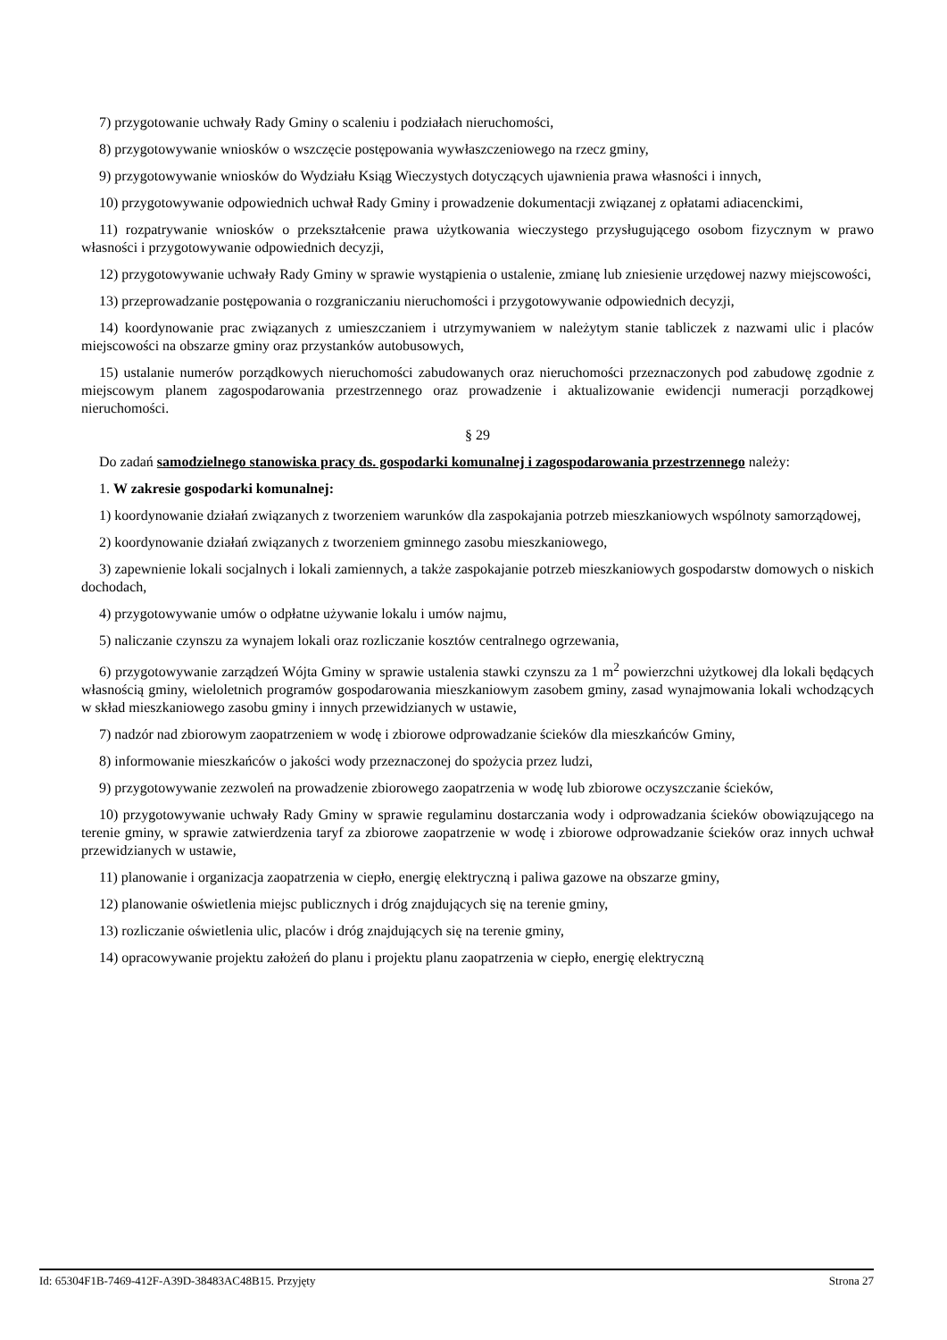7) przygotowanie uchwały Rady Gminy o scaleniu i podziałach nieruchomości,
8) przygotowywanie wniosków o wszczęcie postępowania wywłaszczeniowego na rzecz gminy,
9) przygotowywanie wniosków do Wydziału Ksiąg Wieczystych dotyczących ujawnienia prawa własności i innych,
10) przygotowywanie odpowiednich uchwał Rady Gminy i prowadzenie dokumentacji związanej z opłatami adiacenckimi,
11) rozpatrywanie wniosków o przekształcenie prawa użytkowania wieczystego przysługującego osobom fizycznym w prawo własności i przygotowywanie odpowiednich decyzji,
12) przygotowywanie uchwały Rady Gminy w sprawie wystąpienia o ustalenie, zmianę lub zniesienie urzędowej nazwy miejscowości,
13) przeprowadzanie postępowania o rozgraniczaniu nieruchomości i przygotowywanie odpowiednich decyzji,
14) koordynowanie prac związanych z umieszczaniem i utrzymywaniem w należytym stanie tabliczek z nazwami ulic i placów miejscowości na obszarze gminy oraz przystanków autobusowych,
15) ustalanie numerów porządkowych nieruchomości zabudowanych oraz nieruchomości przeznaczonych pod zabudowę zgodnie z miejscowym planem zagospodarowania przestrzennego oraz prowadzenie i aktualizowanie ewidencji numeracji porządkowej nieruchomości.
§ 29
Do zadań samodzielnego stanowiska pracy ds. gospodarki komunalnej i zagospodarowania przestrzennego należy:
1. W zakresie gospodarki komunalnej:
1) koordynowanie działań związanych z tworzeniem warunków dla zaspokajania potrzeb mieszkaniowych wspólnoty samorządowej,
2) koordynowanie działań związanych z tworzeniem gminnego zasobu mieszkaniowego,
3) zapewnienie lokali socjalnych i lokali zamiennych, a także zaspokajanie potrzeb mieszkaniowych gospodarstw domowych o niskich dochodach,
4) przygotowywanie umów o odpłatne używanie lokalu i umów najmu,
5) naliczanie czynszu za wynajem lokali oraz rozliczanie kosztów centralnego ogrzewania,
6) przygotowywanie zarządzeń Wójta Gminy w sprawie ustalenia stawki czynszu za 1 m<sup>2</sup> powierzchni użytkowej dla lokali będących własnością gminy, wieloletnich programów gospodarowania mieszkaniowym zasobem gminy, zasad wynajmowania lokali wchodzących w skład mieszkaniowego zasobu gminy i innych przewidzianych w ustawie,
7) nadzór nad zbiorowym zaopatrzeniem w wodę i zbiorowe odprowadzanie ścieków dla mieszkańców Gminy,
8) informowanie mieszkańców o jakości wody przeznaczonej do spożycia przez ludzi,
9) przygotowywanie zezwoleń na prowadzenie zbiorowego zaopatrzenia w wodę lub zbiorowe oczyszczanie ścieków,
10) przygotowywanie uchwały Rady Gminy w sprawie regulaminu dostarczania wody i odprowadzania ścieków obowiązującego na terenie gminy, w sprawie zatwierdzenia taryf za zbiorowe zaopatrzenie w wodę i zbiorowe odprowadzanie ścieków oraz innych uchwał przewidzianych w ustawie,
11) planowanie i organizacja zaopatrzenia w ciepło, energię elektryczną i paliwa gazowe na obszarze gminy,
12) planowanie oświetlenia miejsc publicznych i dróg znajdujących się na terenie gminy,
13) rozliczanie oświetlenia ulic, placów i dróg znajdujących się na terenie gminy,
14) opracowywanie projektu założeń do planu i projektu planu zaopatrzenia w ciepło, energię elektryczną
Id: 65304F1B-7469-412F-A39D-38483AC48B15. Przyjęty Strona 27